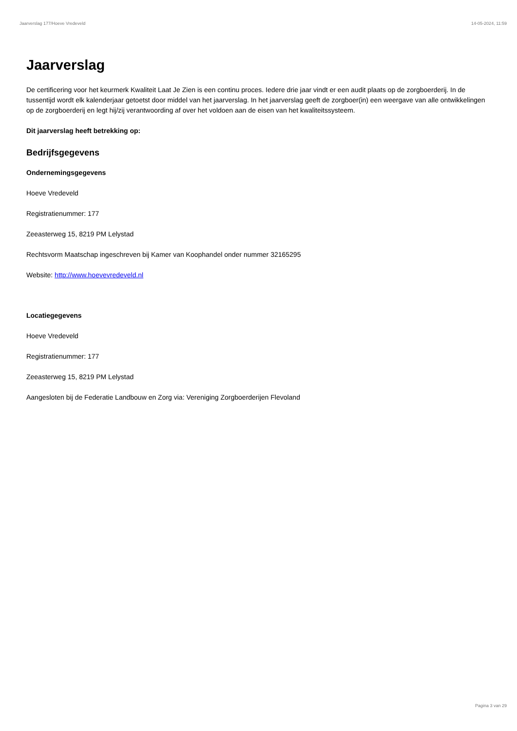Jaarverslag 177/Hoeve Vredeveld 14-05-2024, 11:59
Jaarverslag
De certificering voor het keurmerk Kwaliteit Laat Je Zien is een continu proces. Iedere drie jaar vindt er een audit plaats op de zorgboerderij. In de tussentijd wordt elk kalenderjaar getoetst door middel van het jaarverslag. In het jaarverslag geeft de zorgboer(in) een weergave van alle ontwikkelingen op de zorgboerderij en legt hij/zij verantwoording af over het voldoen aan de eisen van het kwaliteitssysteem.
Dit jaarverslag heeft betrekking op:
Bedrijfsgegevens
Ondernemingsgegevens
Hoeve Vredeveld
Registratienummer: 177
Zeeasterweg 15, 8219 PM Lelystad
Rechtsvorm Maatschap ingeschreven bij Kamer van Koophandel onder nummer 32165295
Website: http://www.hoevevredeveld.nl
Locatiegegevens
Hoeve Vredeveld
Registratienummer: 177
Zeeasterweg 15, 8219 PM Lelystad
Aangesloten bij de Federatie Landbouw en Zorg via: Vereniging Zorgboerderijen Flevoland
Pagina 3 van 29